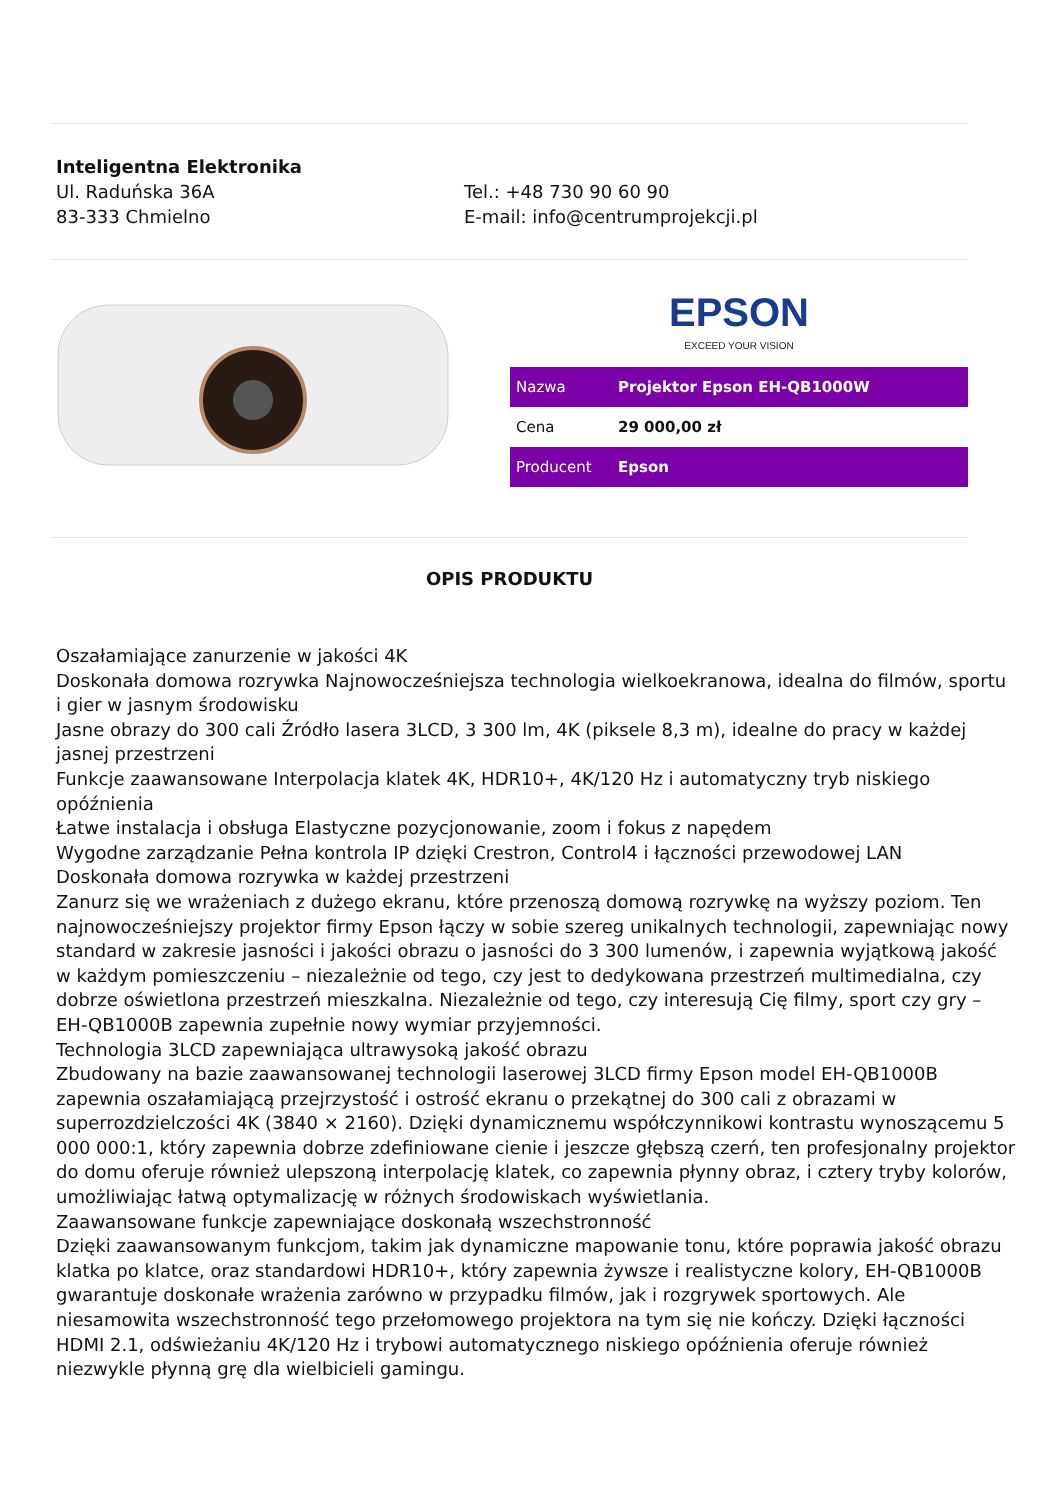Inteligentna Elektronika
Ul. Raduńska 36A
83-333 Chmielno
Tel.: +48 730 90 60 90
E-mail: info@centrumprojekcji.pl
EPSON
EXCEED YOUR VISION
| Nazwa | Projektor Epson EH-QB1000W |
| Cena | 29 000,00 zł |
| Producent | Epson |
OPIS PRODUKTU
Oszałamiające zanurzenie w jakości 4K
Doskonała domowa rozrywka Najnowocześniejsza technologia wielkoekranowa, idealna do filmów, sportu i gier w jasnym środowisku
Jasne obrazy do 300 cali Źródło lasera 3LCD, 3 300 lm, 4K (piksele 8,3 m), idealne do pracy w każdej jasnej przestrzeni
Funkcje zaawansowane Interpolacja klatek 4K, HDR10+, 4K/120 Hz i automatyczny tryb niskiego opóźnienia
Łatwe instalacja i obsługa Elastyczne pozycjonowanie, zoom i fokus z napędem
Wygodne zarządzanie Pełna kontrola IP dzięki Crestron, Control4 i łączności przewodowej LAN
Doskonała domowa rozrywka w każdej przestrzeni
Zanurz się we wrażeniach z dużego ekranu, które przenoszą domową rozrywkę na wyższy poziom. Ten najnowocześniejszy projektor firmy Epson łączy w sobie szereg unikalnych technologii, zapewniając nowy standard w zakresie jasności i jakości obrazu o jasności do 3 300 lumenów, i zapewnia wyjątkową jakość w każdym pomieszczeniu – niezależnie od tego, czy jest to dedykowana przestrzeń multimedialna, czy dobrze oświetlona przestrzeń mieszkalna. Niezależnie od tego, czy interesują Cię filmy, sport czy gry – EH-QB1000B zapewnia zupełnie nowy wymiar przyjemności.
Technologia 3LCD zapewniająca ultrawysoką jakość obrazu
Zbudowany na bazie zaawansowanej technologii laserowej 3LCD firmy Epson model EH-QB1000B zapewnia oszałamiającą przejrzystość i ostrość ekranu o przekątnej do 300 cali z obrazami w superrozdzielczości 4K (3840 × 2160). Dzięki dynamicznemu współczynnikowi kontrastu wynoszącemu 5 000 000:1, który zapewnia dobrze zdefiniowane cienie i jeszcze głębszą czerń, ten profesjonalny projektor do domu oferuje również ulepszoną interpolację klatek, co zapewnia płynny obraz, i cztery tryby kolorów, umożliwiając łatwą optymalizację w różnych środowiskach wyświetlania.
Zaawansowane funkcje zapewniające doskonałą wszechstronność
Dzięki zaawansowanym funkcjom, takim jak dynamiczne mapowanie tonu, które poprawia jakość obrazu klatka po klatce, oraz standardowi HDR10+, który zapewnia żywsze i realistyczne kolory, EH-QB1000B gwarantuje doskonałe wrażenia zarówno w przypadku filmów, jak i rozgrywek sportowych. Ale niesamowita wszechstronność tego przełomowego projektora na tym się nie kończy. Dzięki łączności HDMI 2.1, odświeżaniu 4K/120 Hz i trybowi automatycznego niskiego opóźnienia oferuje również niezwykle płynną grę dla wielbicieli gamingu.